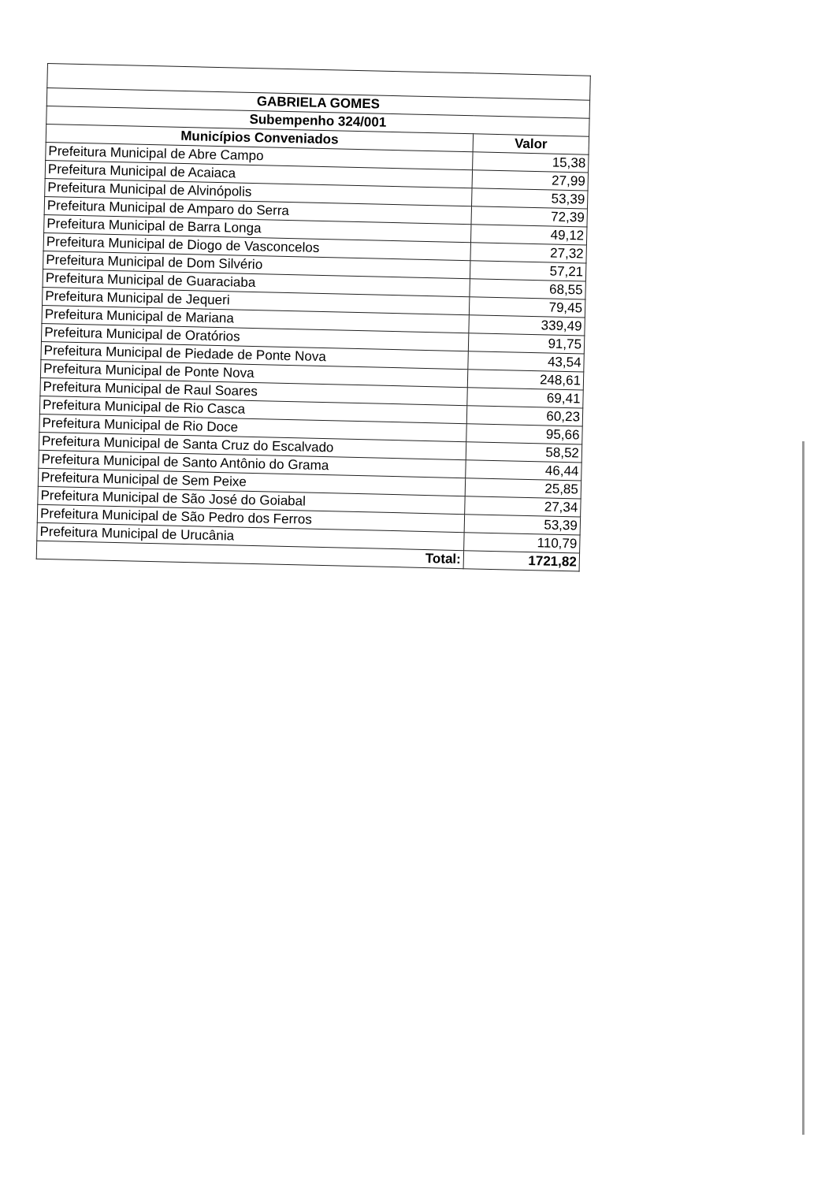| GABRIELA GOMES | |
| --- | --- |
| Subempenho 324/001 | |
| Municípios Conveniados | Valor |
| Prefeitura Municipal de Abre Campo | 15,38 |
| Prefeitura Municipal de Acaiaca | 27,99 |
| Prefeitura Municipal de Alvinópolis | 53,39 |
| Prefeitura Municipal de Amparo do Serra | 72,39 |
| Prefeitura Municipal de Barra Longa | 49,12 |
| Prefeitura Municipal de Diogo de Vasconcelos | 27,32 |
| Prefeitura Municipal de Dom Silvério | 57,21 |
| Prefeitura Municipal de Guaraciaba | 68,55 |
| Prefeitura Municipal de Jequeri | 79,45 |
| Prefeitura Municipal de Mariana | 339,49 |
| Prefeitura Municipal de Oratórios | 91,75 |
| Prefeitura Municipal de Piedade de Ponte Nova | 43,54 |
| Prefeitura Municipal de Ponte Nova | 248,61 |
| Prefeitura Municipal de Raul Soares | 69,41 |
| Prefeitura Municipal de Rio Casca | 60,23 |
| Prefeitura Municipal de Rio Doce | 95,66 |
| Prefeitura Municipal de Santa Cruz do Escalvado | 58,52 |
| Prefeitura Municipal de Santo Antônio do Grama | 46,44 |
| Prefeitura Municipal de Sem Peixe | 25,85 |
| Prefeitura Municipal de São José do Goiabal | 27,34 |
| Prefeitura Municipal de São Pedro dos Ferros | 53,39 |
| Prefeitura Municipal de Urucânia | 110,79 |
| Total: | 1721,82 |